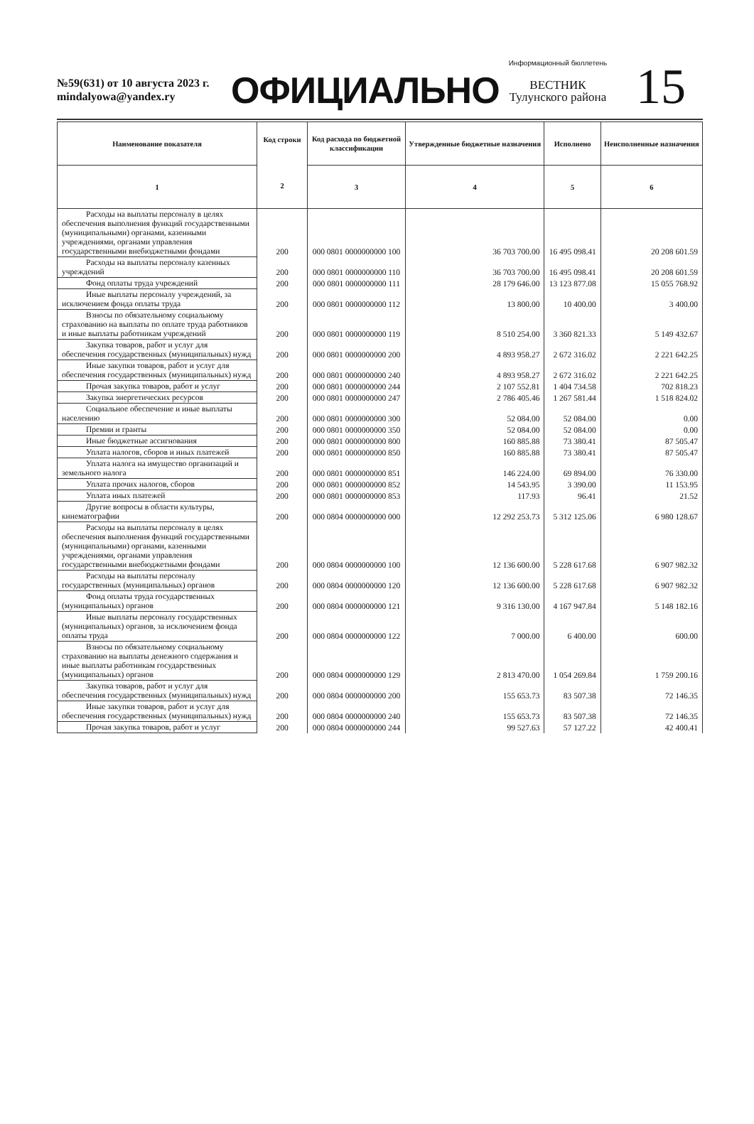№59(631) от 10 августа 2023 г.
mindalyowa@yandex.ry
ОФИЦИАЛЬНО
Информационный бюллетень
ВЕСТНИК
Тулунского района
15
| Наименование показателя | Код строки 2 | Код расхода по бюджетной классификации | Утвержденные бюджетные назначения | Исполнено | Неисполненные назначения |
| --- | --- | --- | --- | --- | --- |
| 1 | | 3 | 4 | 5 | 6 |
| Расходы на выплаты персоналу в целях обеспечения выполнения функций государственными (муниципальными) органами, казенными учреждениями, органами управления государственными внебюджетными фондами | 200 | 000 0801 0000000000 100 | 36 703 700.00 | 16 495 098.41 | 20 208 601.59 |
| Расходы на выплаты персоналу казенных учреждений | 200 | 000 0801 0000000000 110 | 36 703 700.00 | 16 495 098.41 | 20 208 601.59 |
| Фонд оплаты труда учреждений | 200 | 000 0801 0000000000 111 | 28 179 646.00 | 13 123 877.08 | 15 055 768.92 |
| Иные выплаты персоналу учреждений, за исключением фонда оплаты труда | 200 | 000 0801 0000000000 112 | 13 800.00 | 10 400.00 | 3 400.00 |
| Взносы по обязательному социальному страхованию на выплаты по оплате труда работников и иные выплаты работникам учреждений | 200 | 000 0801 0000000000 119 | 8 510 254.00 | 3 360 821.33 | 5 149 432.67 |
| Закупка товаров, работ и услуг для обеспечения государственных (муниципальных) нужд | 200 | 000 0801 0000000000 200 | 4 893 958.27 | 2 672 316.02 | 2 221 642.25 |
| Иные закупки товаров, работ и услуг для обеспечения государственных (муниципальных) нужд | 200 | 000 0801 0000000000 240 | 4 893 958.27 | 2 672 316.02 | 2 221 642.25 |
| Прочая закупка товаров, работ и услуг | 200 | 000 0801 0000000000 244 | 2 107 552.81 | 1 404 734.58 | 702 818.23 |
| Закупка энергетических ресурсов | 200 | 000 0801 0000000000 247 | 2 786 405.46 | 1 267 581.44 | 1 518 824.02 |
| Социальное обеспечение и иные выплаты населению | 200 | 000 0801 0000000000 300 | 52 084.00 | 52 084.00 | 0.00 |
| Премии и гранты | 200 | 000 0801 0000000000 350 | 52 084.00 | 52 084.00 | 0.00 |
| Иные бюджетные ассигнования | 200 | 000 0801 0000000000 800 | 160 885.88 | 73 380.41 | 87 505.47 |
| Уплата налогов, сборов и иных платежей | 200 | 000 0801 0000000000 850 | 160 885.88 | 73 380.41 | 87 505.47 |
| Уплата налога на имущество организаций и земельного налога | 200 | 000 0801 0000000000 851 | 146 224.00 | 69 894.00 | 76 330.00 |
| Уплата прочих налогов, сборов | 200 | 000 0801 0000000000 852 | 14 543.95 | 3 390.00 | 11 153.95 |
| Уплата иных платежей | 200 | 000 0801 0000000000 853 | 117.93 | 96.41 | 21.52 |
| Другие вопросы в области культуры, кинематографии | 200 | 000 0804 0000000000 000 | 12 292 253.73 | 5 312 125.06 | 6 980 128.67 |
| Расходы на выплаты персоналу в целях обеспечения выполнения функций государственными (муниципальными) органами, казенными учреждениями, органами управления государственными внебюджетными фондами | 200 | 000 0804 0000000000 100 | 12 136 600.00 | 5 228 617.68 | 6 907 982.32 |
| Расходы на выплаты персоналу государственных (муниципальных) органов | 200 | 000 0804 0000000000 120 | 12 136 600.00 | 5 228 617.68 | 6 907 982.32 |
| Фонд оплаты труда государственных (муниципальных) органов | 200 | 000 0804 0000000000 121 | 9 316 130.00 | 4 167 947.84 | 5 148 182.16 |
| Иные выплаты персоналу государственных (муниципальных) органов, за исключением фонда оплаты труда | 200 | 000 0804 0000000000 122 | 7 000.00 | 6 400.00 | 600.00 |
| Взносы по обязательному социальному страхованию на выплаты денежного содержания и иные выплаты работникам государственных (муниципальных) органов | 200 | 000 0804 0000000000 129 | 2 813 470.00 | 1 054 269.84 | 1 759 200.16 |
| Закупка товаров, работ и услуг для обеспечения государственных (муниципальных) нужд | 200 | 000 0804 0000000000 200 | 155 653.73 | 83 507.38 | 72 146.35 |
| Иные закупки товаров, работ и услуг для обеспечения государственных (муниципальных) нужд | 200 | 000 0804 0000000000 240 | 155 653.73 | 83 507.38 | 72 146.35 |
| Прочая закупка товаров, работ и услуг | 200 | 000 0804 0000000000 244 | 99 527.63 | 57 127.22 | 42 400.41 |